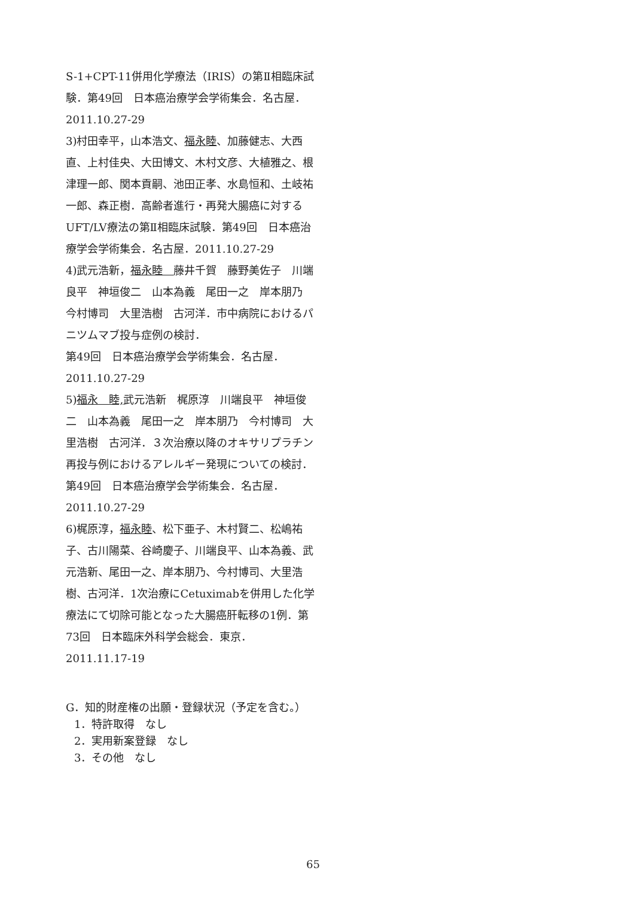S-1+CPT-11併用化学療法（IRIS）の第Ⅱ相臨床試験．第49回　日本癌治療学会学術集会．名古屋．2011.10.27-29
3)村田幸平，山本浩文、福永睦、加藤健志、大西直、上村佳央、大田博文、木村文彦、大植雅之、根津理一郎、関本貢嗣、池田正孝、水島恒和、土岐祐一郎、森正樹．高齢者進行・再発大腸癌に対するUFT/LV療法の第Ⅱ相臨床試験．第49回　日本癌治療学会学術集会．名古屋．2011.10.27-29
4)武元浩新，福永睦　藤井千賀　藤野美佐子　川端良平　神垣俊二　山本為義　尾田一之　岸本朋乃　今村博司　大里浩樹　古河洋．市中病院におけるパニツムマブ投与症例の検討．
第49回　日本癌治療学会学術集会．名古屋．2011.10.27-29
5)福永　睦, 武元浩新　梶原淳　川端良平　神垣俊二　山本為義　尾田一之　岸本朋乃　今村博司　大里浩樹　古河洋．３次治療以降のオキサリプラチン再投与例におけるアレルギー発現についての検討．第49回　日本癌治療学会学術集会．名古屋．2011.10.27-29
6)梶原淳，福永睦、松下亜子、木村賢二、松嶋祐子、古川陽菜、谷崎慶子、川端良平、山本為義、武元浩新、尾田一之、岸本朋乃、今村博司、大里浩樹、古河洋．1次治療にCetuximabを併用した化学療法にて切除可能となった大腸癌肝転移の1例．第73回　日本臨床外科学会総会．東京．2011.11.17-19
G．知的財産権の出願・登録状況（予定を含む。）
1．特許取得　なし
2．実用新案登録　なし
3．その他　なし
65